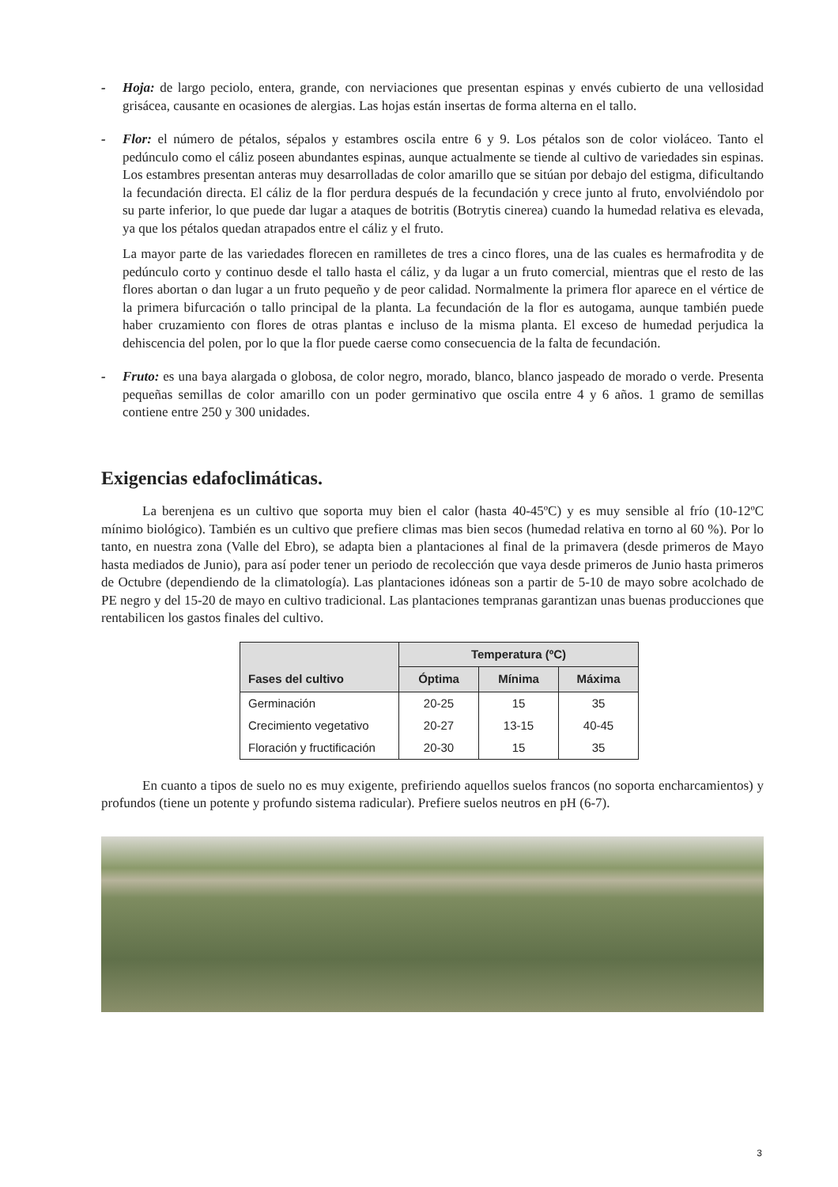- Hoja: de largo peciolo, entera, grande, con nerviaciones que presentan espinas y envés cubierto de una vellosidad grisácea, causante en ocasiones de alergias. Las hojas están insertas de forma alterna en el tallo.
- Flor: el número de pétalos, sépalos y estambres oscila entre 6 y 9. Los pétalos son de color violáceo. Tanto el pedúnculo como el cáliz poseen abundantes espinas, aunque actualmente se tiende al cultivo de variedades sin espinas. Los estambres presentan anteras muy desarrolladas de color amarillo que se sitúan por debajo del estigma, dificultando la fecundación directa. El cáliz de la flor perdura después de la fecundación y crece junto al fruto, envolviéndolo por su parte inferior, lo que puede dar lugar a ataques de botritis (Botrytis cinerea) cuando la humedad relativa es elevada, ya que los pétalos quedan atrapados entre el cáliz y el fruto.
La mayor parte de las variedades florecen en ramilletes de tres a cinco flores, una de las cuales es hermafrodita y de pedúnculo corto y continuo desde el tallo hasta el cáliz, y da lugar a un fruto comercial, mientras que el resto de las flores abortan o dan lugar a un fruto pequeño y de peor calidad. Normalmente la primera flor aparece en el vértice de la primera bifurcación o tallo principal de la planta. La fecundación de la flor es autogama, aunque también puede haber cruzamiento con flores de otras plantas e incluso de la misma planta. El exceso de humedad perjudica la dehiscencia del polen, por lo que la flor puede caerse como consecuencia de la falta de fecundación.
- Fruto: es una baya alargada o globosa, de color negro, morado, blanco, blanco jaspeado de morado o verde. Presenta pequeñas semillas de color amarillo con un poder germinativo que oscila entre 4 y 6 años. 1 gramo de semillas contiene entre 250 y 300 unidades.
Exigencias edafoclimáticas.
La berenjena es un cultivo que soporta muy bien el calor (hasta 40-45ºC) y es muy sensible al frío (10-12ºC mínimo biológico). También es un cultivo que prefiere climas mas bien secos (humedad relativa en torno al 60 %). Por lo tanto, en nuestra zona (Valle del Ebro), se adapta bien a plantaciones al final de la primavera (desde primeros de Mayo hasta mediados de Junio), para así poder tener un periodo de recolección que vaya desde primeros de Junio hasta primeros de Octubre (dependiendo de la climatología). Las plantaciones idóneas son a partir de 5-10 de mayo sobre acolchado de PE negro y del 15-20 de mayo en cultivo tradicional. Las plantaciones tempranas garantizan unas buenas producciones que rentabilicen los gastos finales del cultivo.
| Fases del cultivo | Temperatura (ºC) | | |
| --- | --- | --- | --- |
| | Óptima | Mínima | Máxima |
| Germinación | 20-25 | 15 | 35 |
| Crecimiento vegetativo | 20-27 | 13-15 | 40-45 |
| Floración y fructificación | 20-30 | 15 | 35 |
En cuanto a tipos de suelo no es muy exigente, prefiriendo aquellos suelos francos (no soporta encharcamientos) y profundos (tiene un potente y profundo sistema radicular). Prefiere suelos neutros en pH (6-7).
3